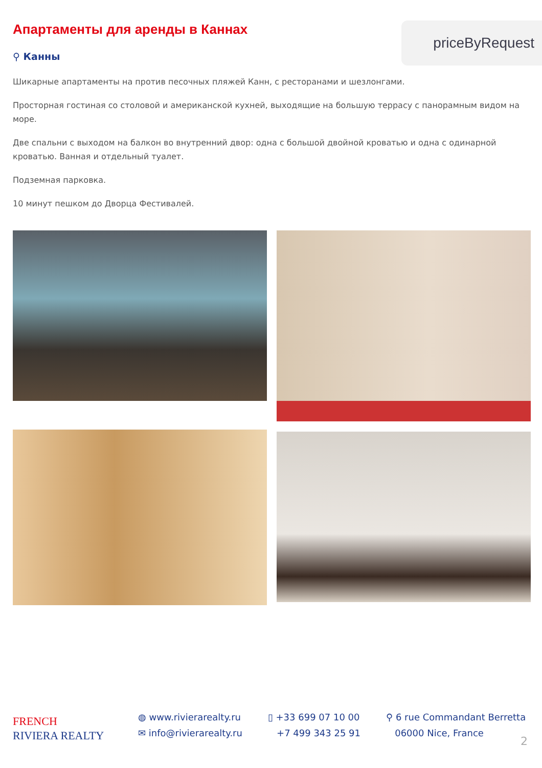Апартаменты для аренды в Каннах
⚲ Канны
priceByRequest
Шикарные апартаменты на против песочных пляжей Канн, с ресторанами и шезлонгами.
Просторная гостиная со столовой и американской кухней, выходящие на большую террасу с панорамным видом на море.
Две спальни с выходом на балкон во внутренний двор: одна с большой двойной кроватью и одна с одинарной кроватью. Ванная и отдельный туалет.
Подземная парковка.
10 минут пешком до Дворца Фестивалей.
FRENCH
RIVIERA REALTY
◍ www.rivierarealty.ru
✉ info@rivierarealty.ru
▯ +33 699 07 10 00
+7 499 343 25 91
⚲ 6 rue Commandant Berretta
06000 Nice, France
2